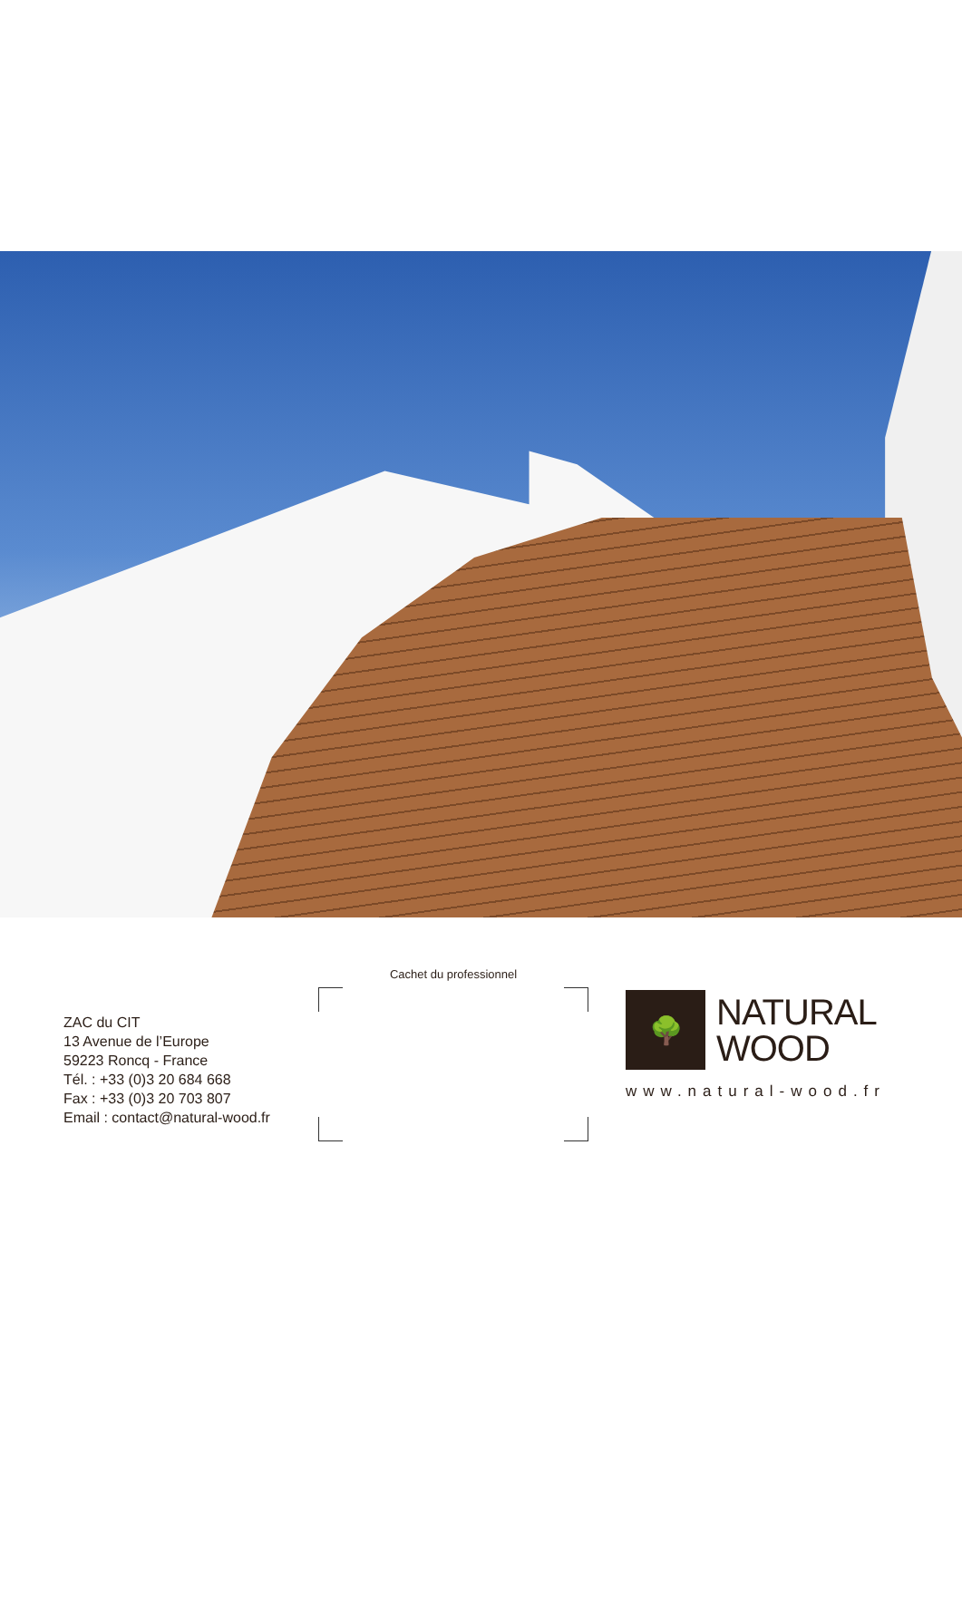ZAC du CIT
13 Avenue de l’Europe
59223 Roncq - France
Tél. : +33 (0)3 20 684 668
Fax : +33 (0)3 20 703 807
Email : contact@natural-wood.fr
Cachet du professionnel
🌳
NATURAL
WOOD
www.natural-wood.fr